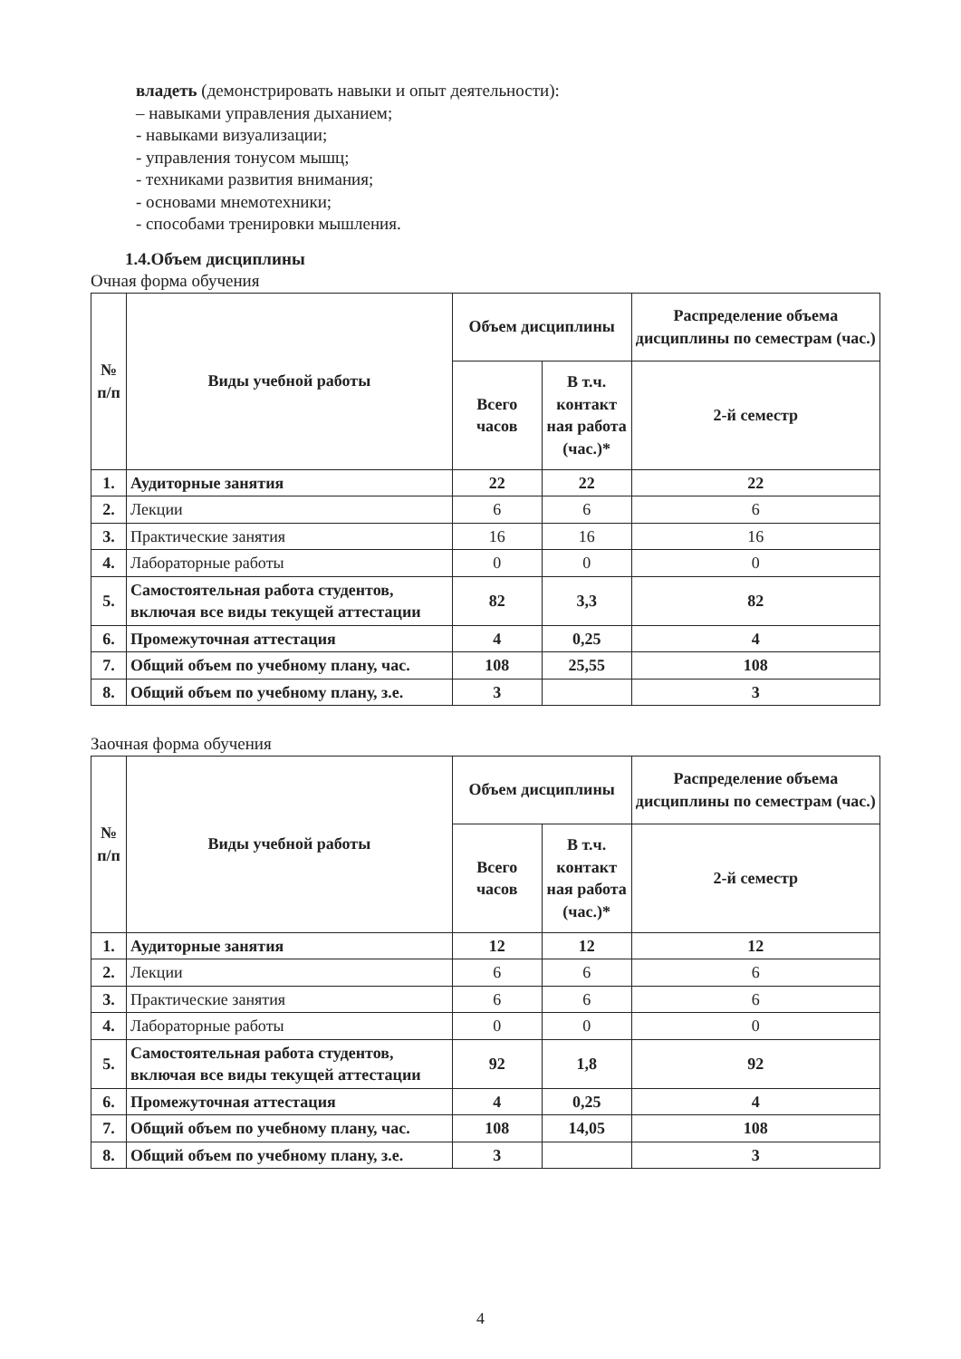владеть (демонстрировать навыки и опыт деятельности):
– навыками управления дыханием;
- навыками визуализации;
- управления тонусом мышц;
- техниками развития внимания;
- основами мнемотехники;
- способами тренировки мышления.
1.4.Объем дисциплины
Очная форма обучения
| № п/п | Виды учебной работы | Объем дисциплины | | Распределение объема дисциплины по семестрам (час.) |
| --- | --- | --- | --- | --- |
| | | Всего часов | В т.ч. контакт ная работа (час.)* | 2-й семестр |
| 1. | Аудиторные занятия | 22 | 22 | 22 |
| 2. | Лекции | 6 | 6 | 6 |
| 3. | Практические занятия | 16 | 16 | 16 |
| 4. | Лабораторные работы | 0 | 0 | 0 |
| 5. | Самостоятельная работа студентов, включая все виды текущей аттестации | 82 | 3,3 | 82 |
| 6. | Промежуточная аттестация | 4 | 0,25 | 4 |
| 7. | Общий объем по учебному плану, час. | 108 | 25,55 | 108 |
| 8. | Общий объем по учебному плану, з.е. | 3 | | 3 |
Заочная форма обучения
| № п/п | Виды учебной работы | Объем дисциплины | | Распределение объема дисциплины по семестрам (час.) |
| --- | --- | --- | --- | --- |
| | | Всего часов | В т.ч. контакт ная работа (час.)* | 2-й семестр |
| 1. | Аудиторные занятия | 12 | 12 | 12 |
| 2. | Лекции | 6 | 6 | 6 |
| 3. | Практические занятия | 6 | 6 | 6 |
| 4. | Лабораторные работы | 0 | 0 | 0 |
| 5. | Самостоятельная работа студентов, включая все виды текущей аттестации | 92 | 1,8 | 92 |
| 6. | Промежуточная аттестация | 4 | 0,25 | 4 |
| 7. | Общий объем по учебному плану, час. | 108 | 14,05 | 108 |
| 8. | Общий объем по учебному плану, з.е. | 3 | | 3 |
4